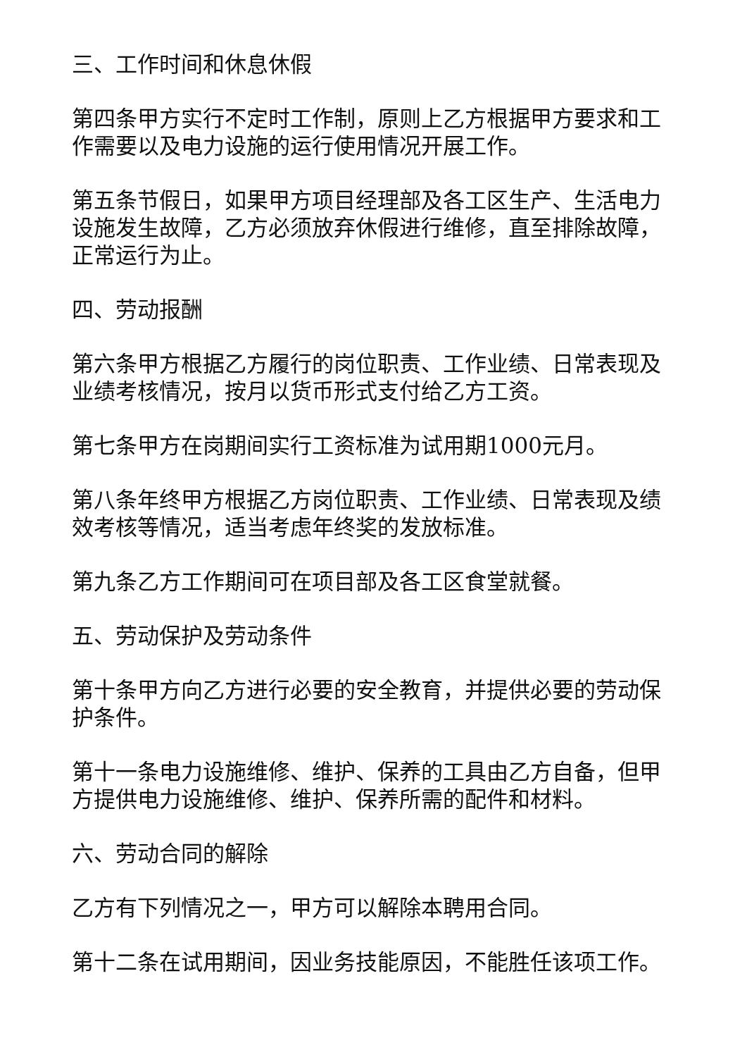三、工作时间和休息休假
第四条甲方实行不定时工作制，原则上乙方根据甲方要求和工作需要以及电力设施的运行使用情况开展工作。
第五条节假日，如果甲方项目经理部及各工区生产、生活电力设施发生故障，乙方必须放弃休假进行维修，直至排除故障，正常运行为止。
四、劳动报酬
第六条甲方根据乙方履行的岗位职责、工作业绩、日常表现及业绩考核情况，按月以货币形式支付给乙方工资。
第七条甲方在岗期间实行工资标准为试用期1000元月。
第八条年终甲方根据乙方岗位职责、工作业绩、日常表现及绩效考核等情况，适当考虑年终奖的发放标准。
第九条乙方工作期间可在项目部及各工区食堂就餐。
五、劳动保护及劳动条件
第十条甲方向乙方进行必要的安全教育，并提供必要的劳动保护条件。
第十一条电力设施维修、维护、保养的工具由乙方自备，但甲方提供电力设施维修、维护、保养所需的配件和材料。
六、劳动合同的解除
乙方有下列情况之一，甲方可以解除本聘用合同。
第十二条在试用期间，因业务技能原因，不能胜任该项工作。